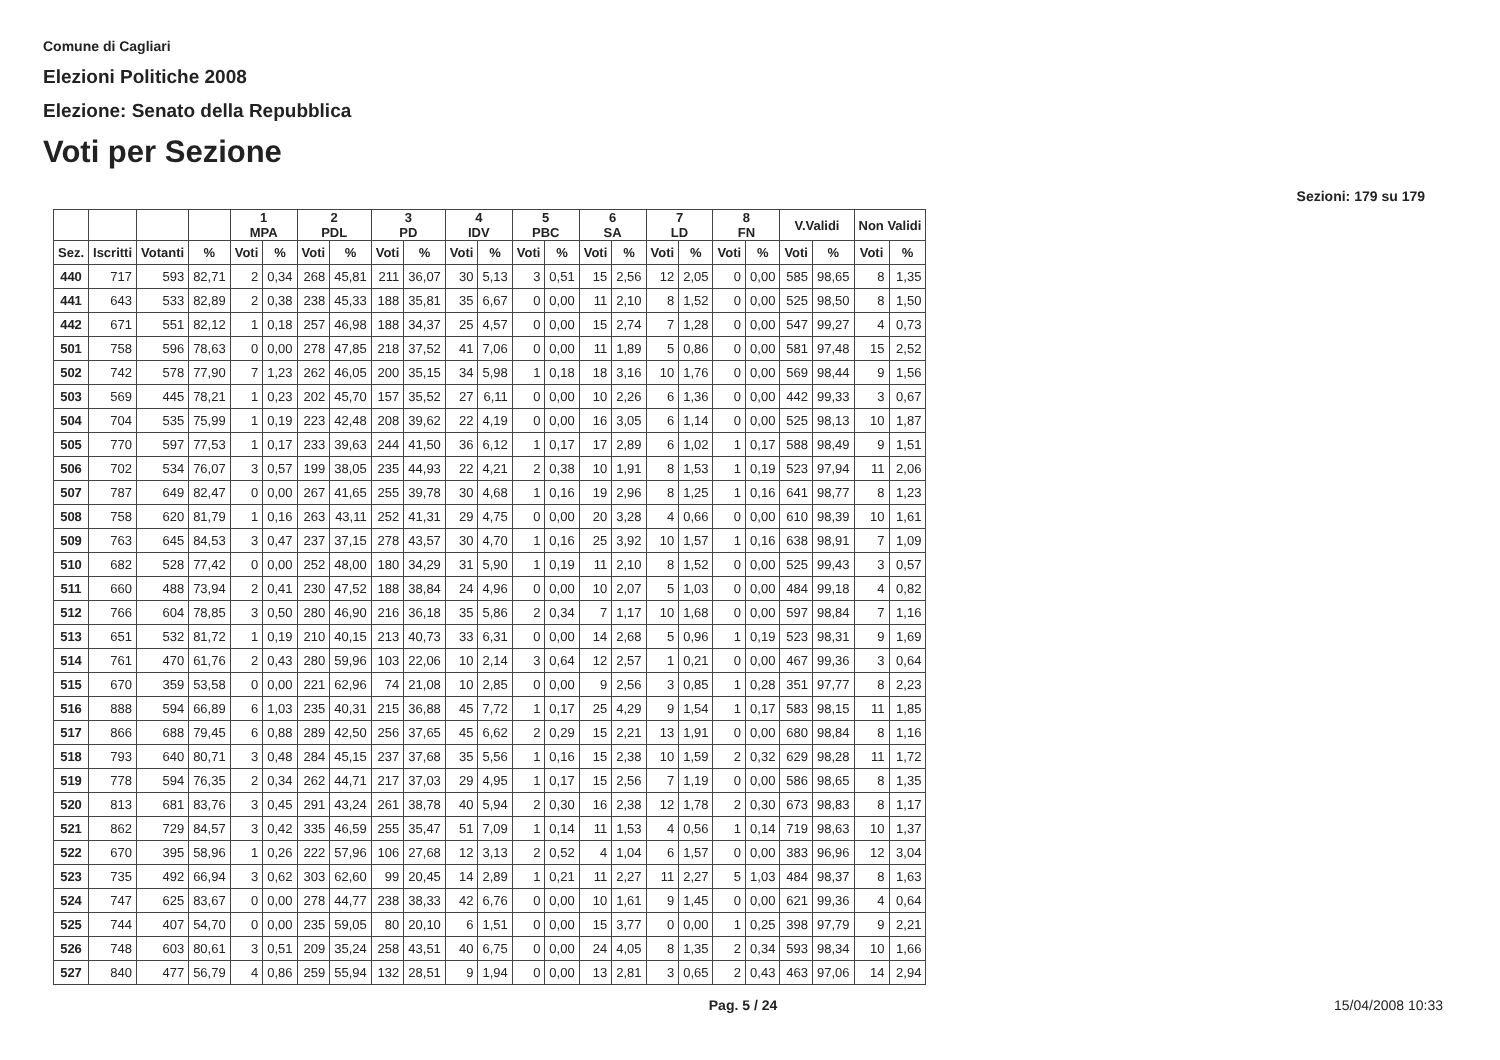Comune di Cagliari
Elezioni Politiche 2008
Elezione: Senato della Repubblica
Voti per Sezione
Sezioni: 179 su 179
| | | | | 1 MPA | | 2 PDL | | 3 PD | | 4 IDV | | 5 PBC | | 6 SA | | 7 LD | | 8 FN | | V.Validi | | Non Validi | |
| --- | --- | --- | --- | --- | --- | --- | --- | --- | --- | --- | --- | --- | --- | --- | --- | --- | --- | --- | --- | --- | --- | --- | --- |
| Sez. | Iscritti | Votanti | % | Voti | % | Voti | % | Voti | % | Voti | % | Voti | % | Voti | % | Voti | % | Voti | % | Voti | % | Voti | % |
| 440 | 717 | 593 | 82,71 | 2 | 0,34 | 268 | 45,81 | 211 | 36,07 | 30 | 5,13 | 3 | 0,51 | 15 | 2,56 | 12 | 2,05 | 0 | 0,00 | 585 | 98,65 | 8 | 1,35 |
| 441 | 643 | 533 | 82,89 | 2 | 0,38 | 238 | 45,33 | 188 | 35,81 | 35 | 6,67 | 0 | 0,00 | 11 | 2,10 | 8 | 1,52 | 0 | 0,00 | 525 | 98,50 | 8 | 1,50 |
| 442 | 671 | 551 | 82,12 | 1 | 0,18 | 257 | 46,98 | 188 | 34,37 | 25 | 4,57 | 0 | 0,00 | 15 | 2,74 | 7 | 1,28 | 0 | 0,00 | 547 | 99,27 | 4 | 0,73 |
| 501 | 758 | 596 | 78,63 | 0 | 0,00 | 278 | 47,85 | 218 | 37,52 | 41 | 7,06 | 0 | 0,00 | 11 | 1,89 | 5 | 0,86 | 0 | 0,00 | 581 | 97,48 | 15 | 2,52 |
| 502 | 742 | 578 | 77,90 | 7 | 1,23 | 262 | 46,05 | 200 | 35,15 | 34 | 5,98 | 1 | 0,18 | 18 | 3,16 | 10 | 1,76 | 0 | 0,00 | 569 | 98,44 | 9 | 1,56 |
| 503 | 569 | 445 | 78,21 | 1 | 0,23 | 202 | 45,70 | 157 | 35,52 | 27 | 6,11 | 0 | 0,00 | 10 | 2,26 | 6 | 1,36 | 0 | 0,00 | 442 | 99,33 | 3 | 0,67 |
| 504 | 704 | 535 | 75,99 | 1 | 0,19 | 223 | 42,48 | 208 | 39,62 | 22 | 4,19 | 0 | 0,00 | 16 | 3,05 | 6 | 1,14 | 0 | 0,00 | 525 | 98,13 | 10 | 1,87 |
| 505 | 770 | 597 | 77,53 | 1 | 0,17 | 233 | 39,63 | 244 | 41,50 | 36 | 6,12 | 1 | 0,17 | 17 | 2,89 | 6 | 1,02 | 1 | 0,17 | 588 | 98,49 | 9 | 1,51 |
| 506 | 702 | 534 | 76,07 | 3 | 0,57 | 199 | 38,05 | 235 | 44,93 | 22 | 4,21 | 2 | 0,38 | 10 | 1,91 | 8 | 1,53 | 1 | 0,19 | 523 | 97,94 | 11 | 2,06 |
| 507 | 787 | 649 | 82,47 | 0 | 0,00 | 267 | 41,65 | 255 | 39,78 | 30 | 4,68 | 1 | 0,16 | 19 | 2,96 | 8 | 1,25 | 1 | 0,16 | 641 | 98,77 | 8 | 1,23 |
| 508 | 758 | 620 | 81,79 | 1 | 0,16 | 263 | 43,11 | 252 | 41,31 | 29 | 4,75 | 0 | 0,00 | 20 | 3,28 | 4 | 0,66 | 0 | 0,00 | 610 | 98,39 | 10 | 1,61 |
| 509 | 763 | 645 | 84,53 | 3 | 0,47 | 237 | 37,15 | 278 | 43,57 | 30 | 4,70 | 1 | 0,16 | 25 | 3,92 | 10 | 1,57 | 1 | 0,16 | 638 | 98,91 | 7 | 1,09 |
| 510 | 682 | 528 | 77,42 | 0 | 0,00 | 252 | 48,00 | 180 | 34,29 | 31 | 5,90 | 1 | 0,19 | 11 | 2,10 | 8 | 1,52 | 0 | 0,00 | 525 | 99,43 | 3 | 0,57 |
| 511 | 660 | 488 | 73,94 | 2 | 0,41 | 230 | 47,52 | 188 | 38,84 | 24 | 4,96 | 0 | 0,00 | 10 | 2,07 | 5 | 1,03 | 0 | 0,00 | 484 | 99,18 | 4 | 0,82 |
| 512 | 766 | 604 | 78,85 | 3 | 0,50 | 280 | 46,90 | 216 | 36,18 | 35 | 5,86 | 2 | 0,34 | 7 | 1,17 | 10 | 1,68 | 0 | 0,00 | 597 | 98,84 | 7 | 1,16 |
| 513 | 651 | 532 | 81,72 | 1 | 0,19 | 210 | 40,15 | 213 | 40,73 | 33 | 6,31 | 0 | 0,00 | 14 | 2,68 | 5 | 0,96 | 1 | 0,19 | 523 | 98,31 | 9 | 1,69 |
| 514 | 761 | 470 | 61,76 | 2 | 0,43 | 280 | 59,96 | 103 | 22,06 | 10 | 2,14 | 3 | 0,64 | 12 | 2,57 | 1 | 0,21 | 0 | 0,00 | 467 | 99,36 | 3 | 0,64 |
| 515 | 670 | 359 | 53,58 | 0 | 0,00 | 221 | 62,96 | 74 | 21,08 | 10 | 2,85 | 0 | 0,00 | 9 | 2,56 | 3 | 0,85 | 1 | 0,28 | 351 | 97,77 | 8 | 2,23 |
| 516 | 888 | 594 | 66,89 | 6 | 1,03 | 235 | 40,31 | 215 | 36,88 | 45 | 7,72 | 1 | 0,17 | 25 | 4,29 | 9 | 1,54 | 1 | 0,17 | 583 | 98,15 | 11 | 1,85 |
| 517 | 866 | 688 | 79,45 | 6 | 0,88 | 289 | 42,50 | 256 | 37,65 | 45 | 6,62 | 2 | 0,29 | 15 | 2,21 | 13 | 1,91 | 0 | 0,00 | 680 | 98,84 | 8 | 1,16 |
| 518 | 793 | 640 | 80,71 | 3 | 0,48 | 284 | 45,15 | 237 | 37,68 | 35 | 5,56 | 1 | 0,16 | 15 | 2,38 | 10 | 1,59 | 2 | 0,32 | 629 | 98,28 | 11 | 1,72 |
| 519 | 778 | 594 | 76,35 | 2 | 0,34 | 262 | 44,71 | 217 | 37,03 | 29 | 4,95 | 1 | 0,17 | 15 | 2,56 | 7 | 1,19 | 0 | 0,00 | 586 | 98,65 | 8 | 1,35 |
| 520 | 813 | 681 | 83,76 | 3 | 0,45 | 291 | 43,24 | 261 | 38,78 | 40 | 5,94 | 2 | 0,30 | 16 | 2,38 | 12 | 1,78 | 2 | 0,30 | 673 | 98,83 | 8 | 1,17 |
| 521 | 862 | 729 | 84,57 | 3 | 0,42 | 335 | 46,59 | 255 | 35,47 | 51 | 7,09 | 1 | 0,14 | 11 | 1,53 | 4 | 0,56 | 1 | 0,14 | 719 | 98,63 | 10 | 1,37 |
| 522 | 670 | 395 | 58,96 | 1 | 0,26 | 222 | 57,96 | 106 | 27,68 | 12 | 3,13 | 2 | 0,52 | 4 | 1,04 | 6 | 1,57 | 0 | 0,00 | 383 | 96,96 | 12 | 3,04 |
| 523 | 735 | 492 | 66,94 | 3 | 0,62 | 303 | 62,60 | 99 | 20,45 | 14 | 2,89 | 1 | 0,21 | 11 | 2,27 | 11 | 2,27 | 5 | 1,03 | 484 | 98,37 | 8 | 1,63 |
| 524 | 747 | 625 | 83,67 | 0 | 0,00 | 278 | 44,77 | 238 | 38,33 | 42 | 6,76 | 0 | 0,00 | 10 | 1,61 | 9 | 1,45 | 0 | 0,00 | 621 | 99,36 | 4 | 0,64 |
| 525 | 744 | 407 | 54,70 | 0 | 0,00 | 235 | 59,05 | 80 | 20,10 | 6 | 1,51 | 0 | 0,00 | 15 | 3,77 | 0 | 0,00 | 1 | 0,25 | 398 | 97,79 | 9 | 2,21 |
| 526 | 748 | 603 | 80,61 | 3 | 0,51 | 209 | 35,24 | 258 | 43,51 | 40 | 6,75 | 0 | 0,00 | 24 | 4,05 | 8 | 1,35 | 2 | 0,34 | 593 | 98,34 | 10 | 1,66 |
| 527 | 840 | 477 | 56,79 | 4 | 0,86 | 259 | 55,94 | 132 | 28,51 | 9 | 1,94 | 0 | 0,00 | 13 | 2,81 | 3 | 0,65 | 2 | 0,43 | 463 | 97,06 | 14 | 2,94 |
Pag. 5 / 24 15/04/2008 10:33